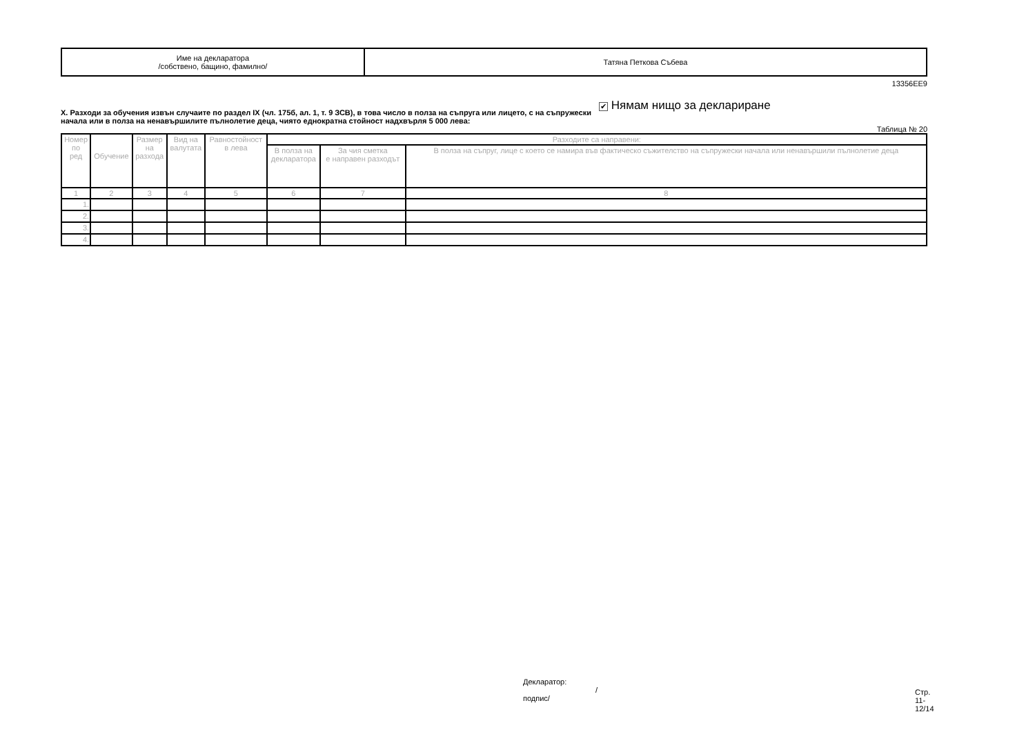| Име на декларатора /собствено, бащино, фамилно/ | Татяна Петкова Събева |
13356EE9
X. Разходи за обучения извън случаите по раздел IX (чл. 175б, ал. 1, т. 9 ЗСВ), в това число в полза на съпруга или лицето, с на съпружески начала или в полза на ненавършилите пълнолетие деца, чиято еднократна стойност надхвърля 5 000 лева:
✔ Нямам нищо за деклариране
Таблица № 20
| Номер по ред | Обучение | Размер на разхода | Вид на валутата | Равностойност в лева | Разходите са направени: | | |
| --- | --- | --- | --- | --- | --- | --- | --- |
| | | | | | В полза на декларатора | За чия сметка е направен разходът | В полза на съпруг, лице с което се намира във фактическо съжителство на съпружески начала или ненавършили пълнолетие деца |
| 1 | 2 | 3 | 4 | 5 | 6 | 7 | 8 |
| 1. | | | | | | | |
| 2. | | | | | | | |
| 3. | | | | | | | |
| 4. | | | | | | | |
Декларатор:
/подпис/
Стр. 11-12/14